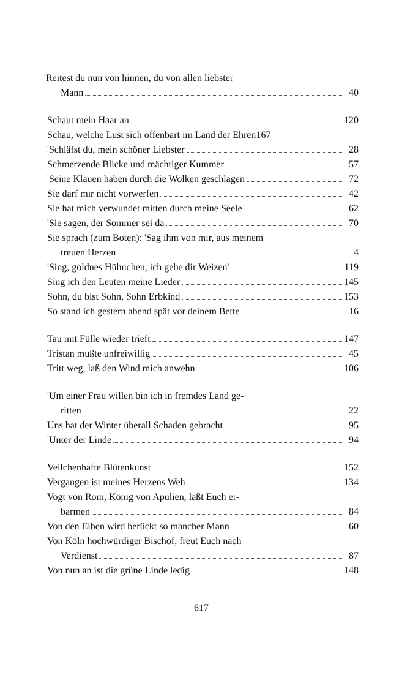'Reitest du nun von hinnen, du von allen liebster
Mann 40
Schaut mein Haar an 120
Schau, welche Lust sich offenbart im Land der Ehren 167
'Schläfst du, mein schöner Liebster 28
Schmerzende Blicke und mächtiger Kummer 57
'Seine Klauen haben durch die Wolken geschlagen 72
Sie darf mir nicht vorwerfen 42
Sie hat mich verwundet mitten durch meine Seele 62
'Sie sagen, der Sommer sei da 70
Sie sprach (zum Boten): 'Sag ihm von mir, aus meinem
treuen Herzen 4
'Sing, goldnes Hühnchen, ich gebe dir Weizen' 119
Sing ich den Leuten meine Lieder 145
Sohn, du bist Sohn, Sohn Erbkind 153
So stand ich gestern abend spät vor deinem Bette 16
Tau mit Fülle wieder trieft 147
Tristan mußte unfreiwillig 45
Tritt weg, laß den Wind mich anwehn 106
'Um einer Frau willen bin ich in fremdes Land ge-
ritten 22
Uns hat der Winter überall Schaden gebracht 95
'Unter der Linde 94
Veilchenhafte Blütenkunst 152
Vergangen ist meines Herzens Weh 134
Vogt von Rom, König von Apulien, laßt Euch er-
barmen 84
Von den Eiben wird berückt so mancher Mann 60
Von Köln hochwürdiger Bischof, freut Euch nach
Verdienst 87
Von nun an ist die grüne Linde ledig 148
617